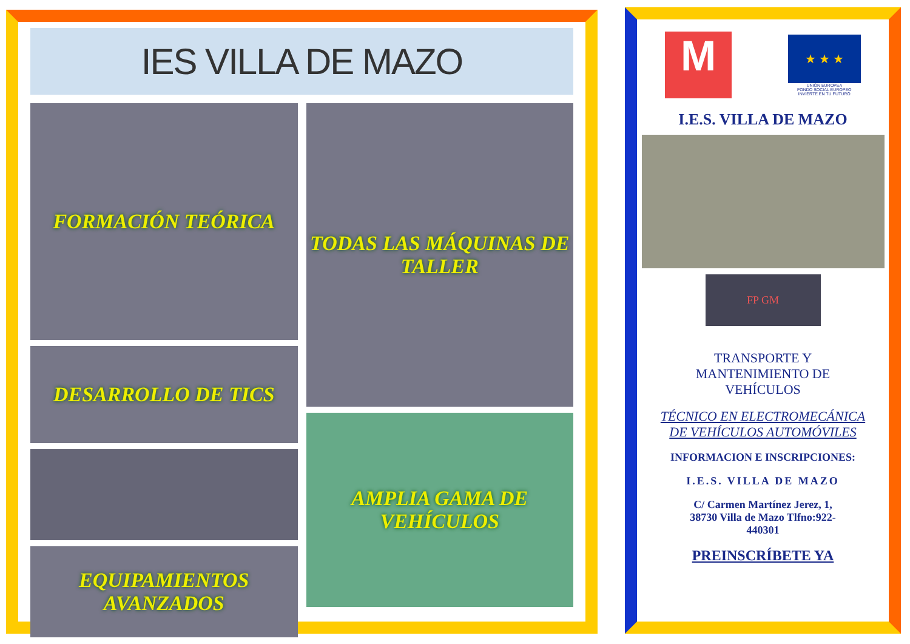IES VILLA DE MAZO
FORMACIÓN TEÓRICA
DESARROLLO DE TICS
EQUIPAMIENTOS AVANZADOS
TODAS LAS MÁQUINAS DE TALLER
AMPLIA GAMA DE VEHÍCULOS
M
★ ★ ★
UNIÓN EUROPEA
FONDO SOCIAL EUROPEO
INVIERTE EN TU FUTURO
I.E.S. VILLA DE MAZO
FP GM
TRANSPORTE Y
MANTENIMIENTO DE
VEHÍCULOS
TÉCNICO EN ELECTROMECÁNICA
DE VEHÍCULOS AUTOMÓVILES
INFORMACION E INSCRIPCIONES:
I.E.S. VILLA DE MAZO
C/ Carmen Martínez Jerez, 1,
38730 Villa de Mazo Tlfno:922-
440301
PREINSCRÍBETE YA